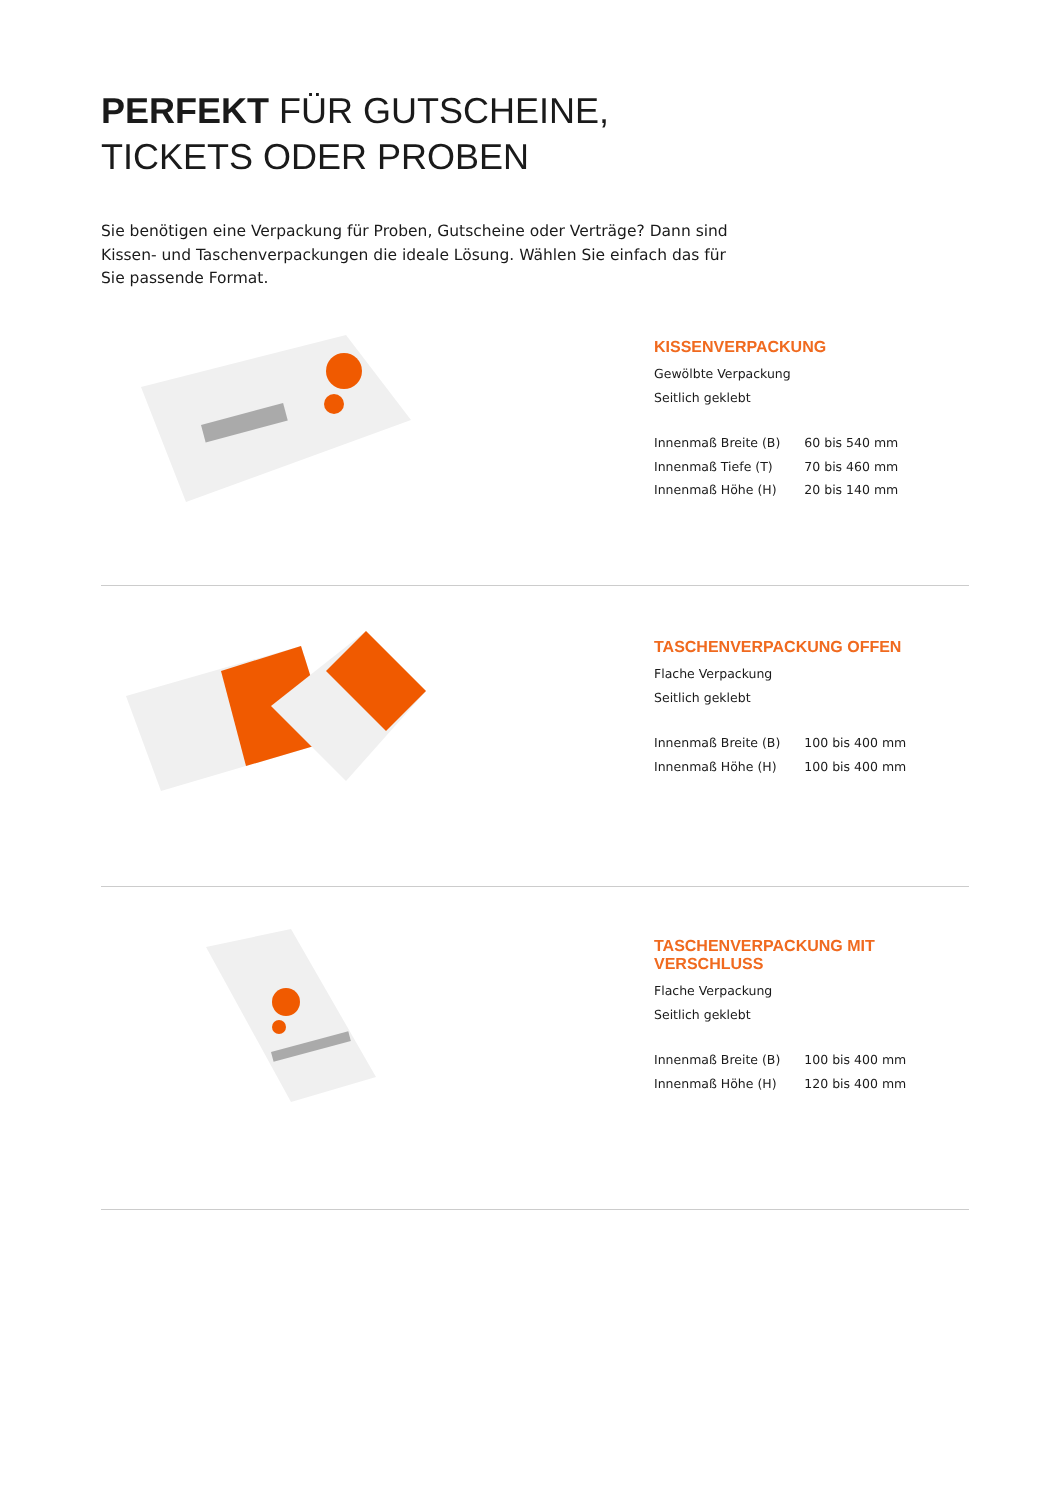PERFEKT FÜR GUTSCHEINE,
TICKETS ODER PROBEN
Sie benötigen eine Verpackung für Proben, Gutscheine oder Verträge? Dann sind Kissen- und Taschenverpackungen die ideale Lösung. Wählen Sie einfach das für Sie passende Format.
KISSENVERPACKUNG
Gewölbte Verpackung
Seitlich geklebt
| Innenmaß Breite (B) | 60 bis 540 mm |
| Innenmaß Tiefe (T) | 70 bis 460 mm |
| Innenmaß Höhe (H) | 20 bis 140 mm |
TASCHENVERPACKUNG OFFEN
Flache Verpackung
Seitlich geklebt
| Innenmaß Breite (B) | 100 bis 400 mm |
| Innenmaß Höhe (H) | 100 bis 400 mm |
TASCHENVERPACKUNG MIT VERSCHLUSS
Flache Verpackung
Seitlich geklebt
| Innenmaß Breite (B) | 100 bis 400 mm |
| Innenmaß Höhe (H) | 120 bis 400 mm |